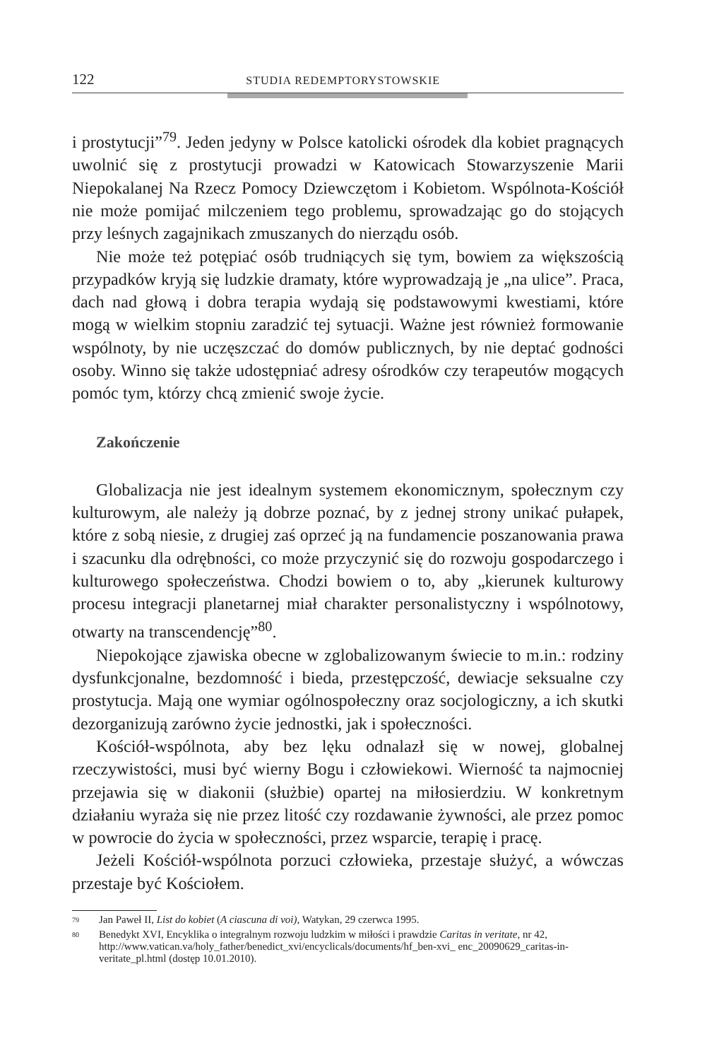122 STUDIA REDEMPTORYSTOWSKIE
i prostytucji”<sup>79</sup>. Jeden jedyny w Polsce katolicki ośrodek dla kobiet pragnących uwolnić się z prostytucji prowadzi w Katowicach Stowarzyszenie Marii Niepokalanej Na Rzecz Pomocy Dziewczętom i Kobietom. Wspólnota-Kościół nie może pomijać milczeniem tego problemu, sprowadzając go do stojących przy leśnych zagajnikach zmuszanych do nierządu osób.
Nie może też potępiać osób trudniących się tym, bowiem za większością przypadków kryją się ludzkie dramaty, które wyprowadzają je „na ulice”. Praca, dach nad głową i dobra terapia wydają się podstawowymi kwestiami, które mogą w wielkim stopniu zaradzić tej sytuacji. Ważne jest również formowanie wspólnoty, by nie uczęszczać do domów publicznych, by nie deptać godności osoby. Winno się także udostępniać adresy ośrodków czy terapeutów mogących pomóc tym, którzy chcą zmienić swoje życie.
Zakończenie
Globalizacja nie jest idealnym systemem ekonomicznym, społecznym czy kulturowym, ale należy ją dobrze poznać, by z jednej strony unikać pułapek, które z sobą niesie, z drugiej zaś oprzeć ją na fundamencie poszanowania prawa i szacunku dla odrębności, co może przyczynić się do rozwoju gospodarczego i kulturowego społeczeństwa. Chodzi bowiem o to, aby „kierunek kulturowy procesu integracji planetarnej miał charakter personalistyczny i wspólnotowy, otwarty na transcendencję”<sup>80</sup>.
Niepokojące zjawiska obecne w zglobalizowanym świecie to m.in.: rodziny dysfunkcjonalne, bezdomność i bieda, przestępczość, dewiacje seksualne czy prostytucja. Mają one wymiar ogólnospołeczny oraz socjologiczny, a ich skutki dezorganizują zarówno życie jednostki, jak i społeczności.
Kościół-wspólnota, aby bez lęku odnalazł się w nowej, globalnej rzeczywistości, musi być wierny Bogu i człowiekowi. Wierność ta najmocniej przejawia się w diakonii (służbie) opartej na miłosierdziu. W konkretnym działaniu wyraża się nie przez litość czy rozdawanie żywności, ale przez pomoc w powrocie do życia w społeczności, przez wsparcie, terapię i pracę.
Jeżeli Kościół-wspólnota porzuci człowieka, przestaje służyć, a wówczas przestaje być Kościołem.
<sup>79</sup> Jan Paweł II, List do kobiet (A ciascuna di voi), Watykan, 29 czerwca 1995.
<sup>80</sup> Benedykt XVI, Encyklika o integralnym rozwoju ludzkim w miłości i prawdzie Caritas in veritate, nr 42, http://www.vatican.va/holy_father/benedict_xvi/encyclicals/documents/hf_ben-xvi_ enc_20090629_caritas-in-veritate_pl.html (dostęp 10.01.2010).